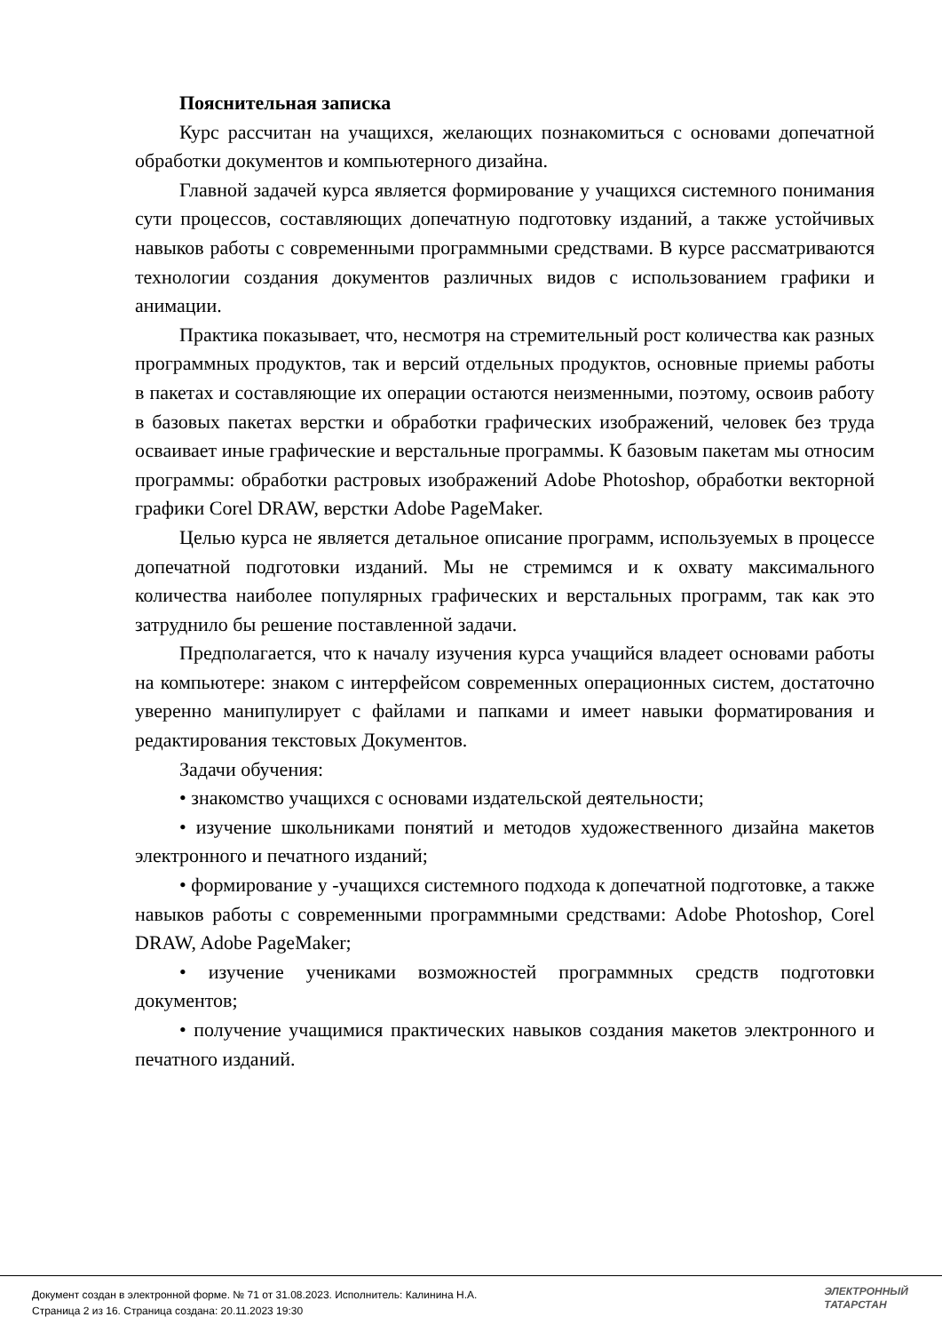Пояснительная записка
Курс рассчитан на учащихся, желающих познакомиться с основами допечатной обработки документов и компьютерного дизайна.
Главной задачей курса является формирование у учащихся системного понимания сути процессов, составляющих допечатную подготовку изданий, а также устойчивых навыков работы с современными программными средствами. В курсе рассматриваются технологии создания документов различных видов с использованием графики и анимации.
Практика показывает, что, несмотря на стремительный рост количества как разных программных продуктов, так и версий отдельных продуктов, основные приемы работы в пакетах и составляющие их операции остаются неизменными, поэтому, освоив работу в базовых пакетах верстки и обработки графических изображений, человек без труда осваивает иные графические и верстальные программы. К базовым пакетам мы относим программы: обработки растровых изображений Adobe Photoshop, обработки векторной графики Corel DRAW, верстки Adobe PageMaker.
Целью курса не является детальное описание программ, используемых в процессе допечатной подготовки изданий. Мы не стремимся и к охвату максимального количества наиболее популярных графических и верстальных программ, так как это затруднило бы решение поставленной задачи.
Предполагается, что к началу изучения курса учащийся владеет основами работы на компьютере: знаком с интерфейсом современных операционных систем, достаточно уверенно манипулирует с файлами и папками и имеет навыки форматирования и редактирования текстовых Документов.
Задачи обучения:
• знакомство учащихся с основами издательской деятельности;
• изучение школьниками понятий и методов художественного дизайна макетов электронного и печатного изданий;
• формирование у -учащихся системного подхода к допечатной подготовке, а также навыков работы с современными программными средствами: Adobe Photoshop, Corel DRAW, Adobe PageMaker;
• изучение учениками возможностей программных средств подготовки документов;
• получение учащимися практических навыков создания макетов электронного и печатного изданий.
Документ создан в электронной форме. № 71 от 31.08.2023. Исполнитель: Калинина Н.А.
Страница 2 из 16. Страница создана: 20.11.2023 19:30
ЭЛЕКТРОННЫЙ
ТАТАРСТАН